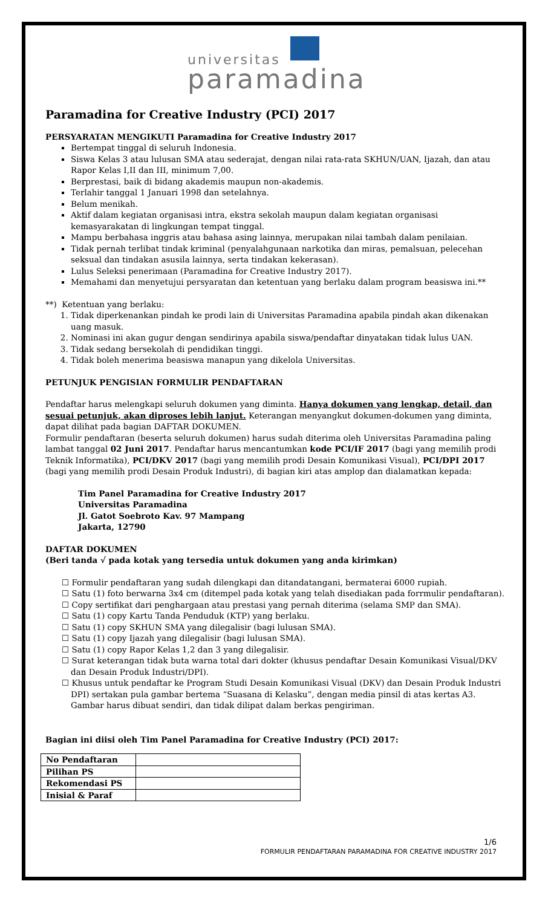universitas
paramadina
Paramadina for Creative Industry (PCI) 2017
PERSYARATAN MENGIKUTI Paramadina for Creative Industry 2017
Bertempat tinggal di seluruh Indonesia.
Siswa Kelas 3 atau lulusan SMA atau sederajat, dengan nilai rata-rata SKHUN/UAN, Ijazah, dan atau Rapor Kelas I,II dan III, minimum 7,00.
Berprestasi, baik di bidang akademis maupun non-akademis.
Terlahir tanggal 1 Januari 1998 dan setelahnya.
Belum menikah.
Aktif dalam kegiatan organisasi intra, ekstra sekolah maupun dalam kegiatan organisasi kemasyarakatan di lingkungan tempat tinggal.
Mampu berbahasa inggris atau bahasa asing lainnya, merupakan nilai tambah dalam penilaian.
Tidak pernah terlibat tindak kriminal (penyalahgunaan narkotika dan miras, pemalsuan, pelecehan seksual dan tindakan asusila lainnya, serta tindakan kekerasan).
Lulus Seleksi penerimaan (Paramadina for Creative Industry 2017).
Memahami dan menyetujui persyaratan dan ketentuan yang berlaku dalam program beasiswa ini.**
**) Ketentuan yang berlaku:
1. Tidak diperkenankan pindah ke prodi lain di Universitas Paramadina apabila pindah akan dikenakan uang masuk.
2. Nominasi ini akan gugur dengan sendirinya apabila siswa/pendaftar dinyatakan tidak lulus UAN.
3. Tidak sedang bersekolah di pendidikan tinggi.
4. Tidak boleh menerima beasiswa manapun yang dikelola Universitas.
PETUNJUK PENGISIAN FORMULIR PENDAFTARAN
Pendaftar harus melengkapi seluruh dokumen yang diminta. Hanya dokumen yang lengkap, detail, dan sesuai petunjuk, akan diproses lebih lanjut. Keterangan menyangkut dokumen-dokumen yang diminta, dapat dilihat pada bagian DAFTAR DOKUMEN.
Formulir pendaftaran (beserta seluruh dokumen) harus sudah diterima oleh Universitas Paramadina paling lambat tanggal 02 Juni 2017. Pendaftar harus mencantumkan kode PCI/IF 2017 (bagi yang memilih prodi Teknik Informatika), PCI/DKV 2017 (bagi yang memilih prodi Desain Komunikasi Visual), PCI/DPI 2017 (bagi yang memilih prodi Desain Produk Industri), di bagian kiri atas amplop dan dialamatkan kepada:
Tim Panel Paramadina for Creative Industry 2017
Universitas Paramadina
Jl. Gatot Soebroto Kav. 97 Mampang
Jakarta, 12790
DAFTAR DOKUMEN
(Beri tanda √ pada kotak yang tersedia untuk dokumen yang anda kirimkan)
☐ Formulir pendaftaran yang sudah dilengkapi dan ditandatangani, bermaterai 6000 rupiah.
☐ Satu (1) foto berwarna 3x4 cm (ditempel pada kotak yang telah disediakan pada forrmulir pendaftaran).
☐ Copy sertifikat dari penghargaan atau prestasi yang pernah diterima (selama SMP dan SMA).
☐ Satu (1) copy Kartu Tanda Penduduk (KTP) yang berlaku.
☐ Satu (1) copy SKHUN SMA yang dilegalisir (bagi lulusan SMA).
☐ Satu (1) copy Ijazah yang dilegalisir (bagi lulusan SMA).
☐ Satu (1) copy Rapor Kelas 1,2 dan 3 yang dilegalisir.
☐ Surat keterangan tidak buta warna total dari dokter (khusus pendaftar Desain Komunikasi Visual/DKV dan Desain Produk Industri/DPI).
☐ Khusus untuk pendaftar ke Program Studi Desain Komunikasi Visual (DKV) dan Desain Produk Industri DPI) sertakan pula gambar bertema “Suasana di Kelasku”, dengan media pinsil di atas kertas A3. Gambar harus dibuat sendiri, dan tidak dilipat dalam berkas pengiriman.
Bagian ini diisi oleh Tim Panel Paramadina for Creative Industry (PCI) 2017:
| No Pendaftaran | |
| Pilihan PS | |
| Rekomendasi PS | |
| Inisial & Paraf | |
1/6
FORMULIR PENDAFTARAN PARAMADINA FOR CREATIVE INDUSTRY 2017